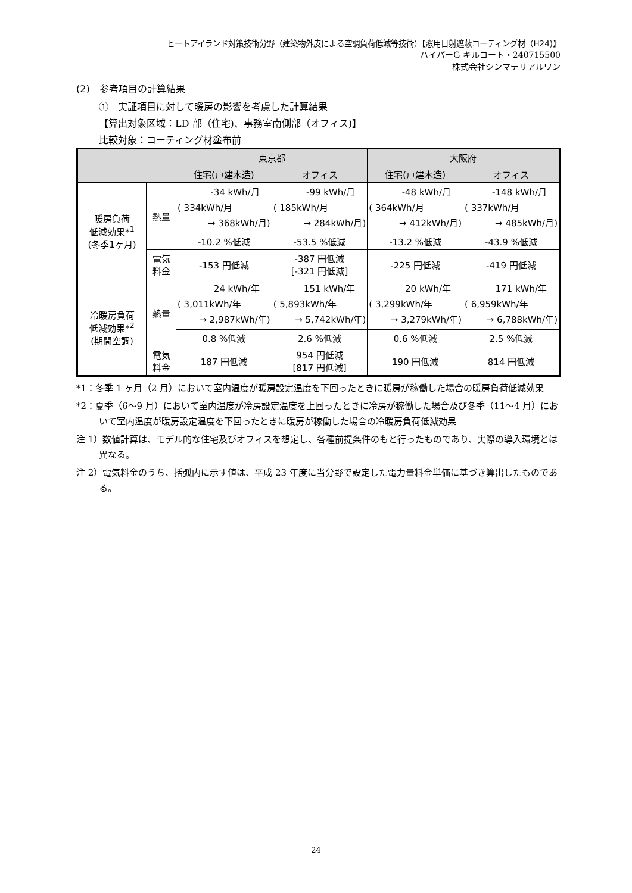ヒートアイランド対策技術分野（建築物外皮による空調負荷低減等技術）【窓用日射遮蔽コーティング材（H24)】
ハイパーG キルコート・240715500
株式会社シンマテリアルワン
(2)　参考項目の計算結果
①　実証項目に対して暖房の影響を考慮した計算結果
【算出対象区域：LD 部（住宅)、事務室南側部（オフィス)】
比較対象：コーティング材塗布前
| | | 東京都 | | 大阪府 | |
| --- | --- | --- | --- | --- | --- |
| | | 住宅(戸建木造) | オフィス | 住宅(戸建木造) | オフィス |
| 暖房負荷 低減効果*<sup>1</sup> (冬季1ヶ月) | 熱量 | -34 kWh/月 ( 334kWh/月 → 368kWh/月) | -99 kWh/月 ( 185kWh/月 → 284kWh/月) | -48 kWh/月 ( 364kWh/月 → 412kWh/月) | -148 kWh/月 ( 337kWh/月 → 485kWh/月) |
| | | -10.2 %低減 | -53.5 %低減 | -13.2 %低減 | -43.9 %低減 |
| | 電気 料金 | -153 円低減 | -387 円低減 [-321 円低減] | -225 円低減 | -419 円低減 |
| 冷暖房負荷 低減効果*<sup>2</sup> (期間空調) | 熱量 | 24 kWh/年 ( 3,011kWh/年 → 2,987kWh/年) | 151 kWh/年 ( 5,893kWh/年 → 5,742kWh/年) | 20 kWh/年 ( 3,299kWh/年 → 3,279kWh/年) | 171 kWh/年 ( 6,959kWh/年 → 6,788kWh/年) |
| | | 0.8 %低減 | 2.6 %低減 | 0.6 %低減 | 2.5 %低減 |
| | 電気 料金 | 187 円低減 | 954 円低減 [817 円低減] | 190 円低減 | 814 円低減 |
*1：冬季 1 ヶ月（2 月）において室内温度が暖房設定温度を下回ったときに暖房が稼働した場合の暖房負荷低減効果
*2：夏季（6～9 月）において室内温度が冷房設定温度を上回ったときに冷房が稼働した場合及び冬季（11～4 月）において室内温度が暖房設定温度を下回ったときに暖房が稼働した場合の冷暖房負荷低減効果
注 1）数値計算は、モデル的な住宅及びオフィスを想定し、各種前提条件のもと行ったものであり、実際の導入環境とは異なる。
注 2）電気料金のうち、括弧内に示す値は、平成 23 年度に当分野で設定した電力量料金単価に基づき算出したものである。
24